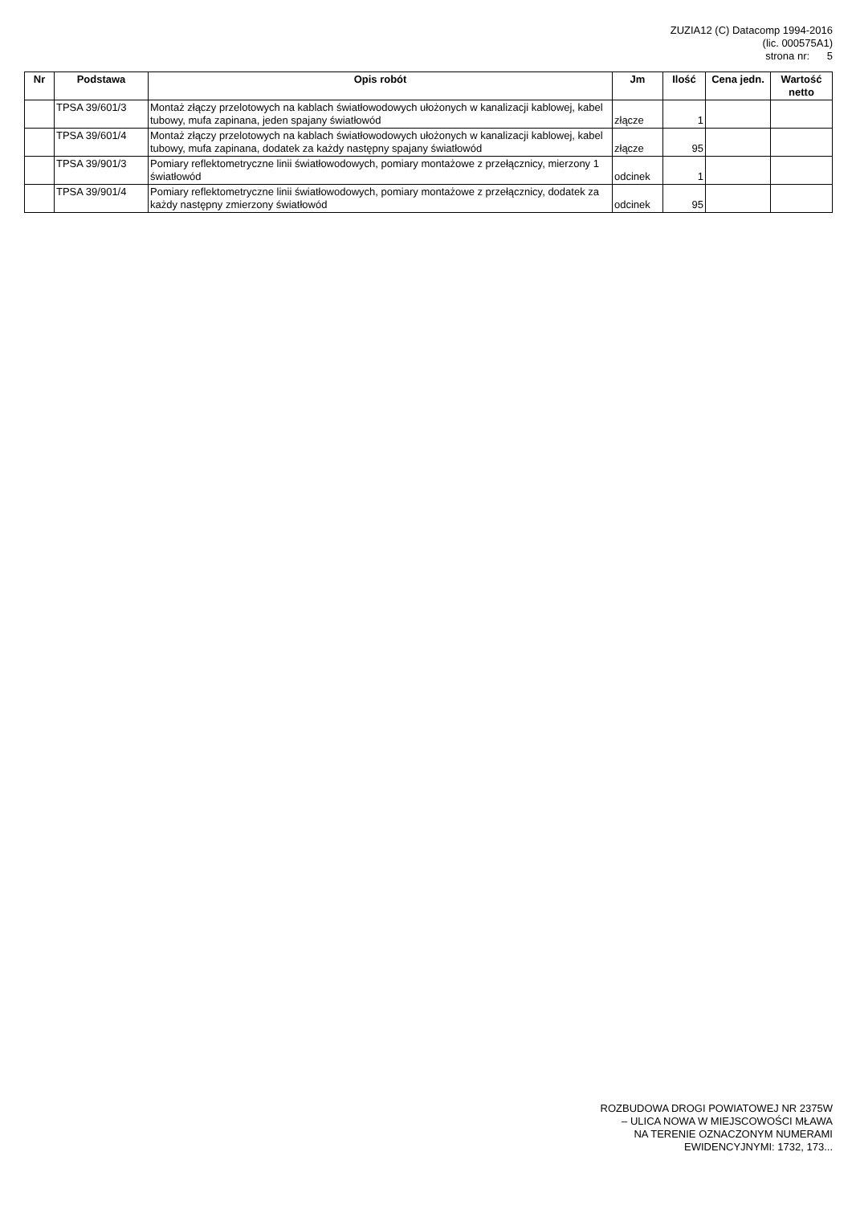ZUZIA12 (C) Datacomp 1994-2016
(lic. 000575A1)
strona nr: 5
| Nr | Podstawa | Opis robót | Jm | Ilość | Cena jedn. | Wartość netto |
| --- | --- | --- | --- | --- | --- | --- |
| | TPSA 39/601/3 | Montaż złączy przelotowych na kablach światłowodowych ułożonych w kanalizacji kablowej, kabel tubowy, mufa zapinana, jeden spajany światłowód | złącze | 1 | | |
| | TPSA 39/601/4 | Montaż złączy przelotowych na kablach światłowodowych ułożonych w kanalizacji kablowej, kabel tubowy, mufa zapinana, dodatek za każdy następny spajany światłowód | złącze | 95 | | |
| | TPSA 39/901/3 | Pomiary reflektometryczne linii światłowodowych, pomiary montażowe z przełącznicy, mierzony 1 światłowód | odcinek | 1 | | |
| | TPSA 39/901/4 | Pomiary reflektometryczne linii światłowodowych, pomiary montażowe z przełącznicy, dodatek za każdy następny zmierzony światłowód | odcinek | 95 | | |
ROZBUDOWA DROGI POWIATOWEJ NR 2375W
– ULICA NOWA W MIEJSCOWOŚCI MŁAWA
NA TERENIE OZNACZONYM NUMERAMI
EWIDENCYJNYMI: 1732, 173...